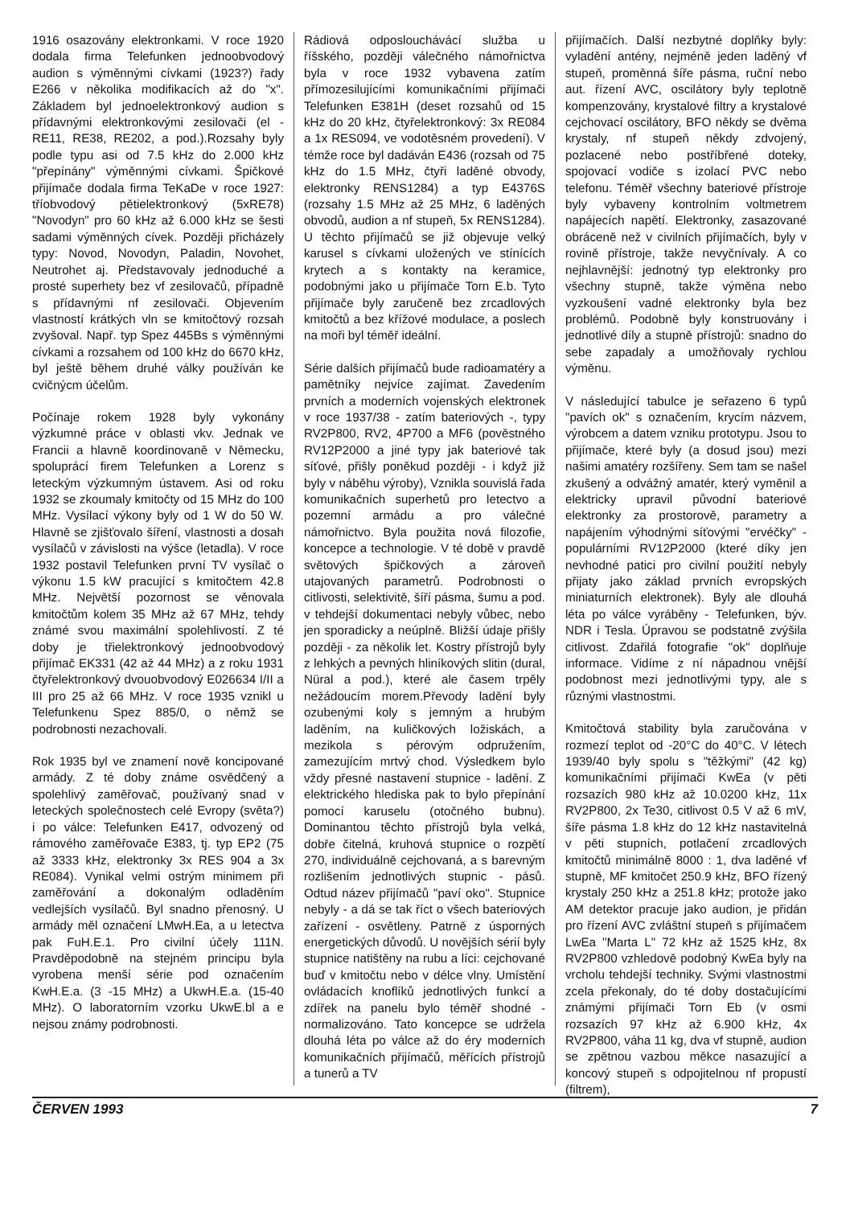1916 osazovány elektronkami. V roce 1920 dodala firma Telefunken jednoobvodový audion s výměnnými cívkami (1923?) řady E266 v několika modifikacích až do "x". Základem byl jednoelektronkový audion s přídavnými elektronkovými zesilovači (el - RE11, RE38, RE202, a pod.).Rozsahy byly podle typu asi od 7.5 kHz do 2.000 kHz "přepínány" výměnnými cívkami. Špičkové přijímače dodala firma TeKaDe v roce 1927: tříobvodový pětielektronkový (5xRE78) "Novodyn" pro 60 kHz až 6.000 kHz se šesti sadami výměnných cívek. Později přicházely typy: Novod, Novodyn, Paladin, Novohet, Neutrohet aj. Představovaly jednoduché a prosté superhety bez vf zesilovačů, případně s přídavnými nf zesilovači. Objevením vlastností krátkých vln se kmitočtový rozsah zvyšoval. Např. typ Spez 445Bs s výměnnými cívkami a rozsahem od 100 kHz do 6670 kHz, byl ještě během druhé války používán ke cvičnýcm účelům.
Počínaje rokem 1928 byly vykonány výzkumné práce v oblasti vkv. Jednak ve Francii a hlavně koordinovaně v Německu, spoluprácí firem Telefunken a Lorenz s leteckým výzkumným ústavem. Asi od roku 1932 se zkoumaly kmitočty od 15 MHz do 100 MHz. Vysílací výkony byly od 1 W do 50 W. Hlavně se zjišťovalo šíření, vlastnosti a dosah vysílačů v závislosti na výšce (letadla). V roce 1932 postavil Telefunken první TV vysílač o výkonu 1.5 kW pracující s kmitočtem 42.8 MHz. Největší pozornost se věnovala kmitočtům kolem 35 MHz až 67 MHz, tehdy známé svou maximální spolehlivostí. Z té doby je třielektronkový jednoobvodový přijímač EK331 (42 až 44 MHz) a z roku 1931 čtyřelektronkový dvouobvodový E026634 I/II a III pro 25 až 66 MHz. V roce 1935 vznikl u Telefunkenu Spez 885/0, o němž se podrobnosti nezachovali.
Rok 1935 byl ve znamení nově koncipované armády. Z té doby známe osvědčený a spolehlivý zaměřovač, používaný snad v leteckých společnostech celé Evropy (světa?) i po válce: Telefunken E417, odvozený od rámového zaměřovače E383, tj. typ EP2 (75 až 3333 kHz, elektronky 3x RES 904 a 3x RE084). Vynikal velmi ostrým minimem při zaměřování a dokonalým odladěním vedlejších vysílačů. Byl snadno přenosný. U armády měl označení LMwH.Ea, a u letectva pak FuH.E.1. Pro civilní účely 111N. Pravděpodobně na stejném principu byla vyrobena menší série pod označením KwH.E.a. (3 -15 MHz) a UkwH.E.a. (15-40 MHz). O laboratorním vzorku UkwE.bl a e nejsou známy podrobnosti.
Rádiová odposlouchávácí služba u říšského, později válečného námořnictva byla v roce 1932 vybavena zatím přímozesilujícími komunikačními přijímači Telefunken E381H (deset rozsahů od 15 kHz do 20 kHz, čtyřelektronkový: 3x RE084 a 1x RES094, ve vodotěsném provedení). V témže roce byl dadáván E436 (rozsah od 75 kHz do 1.5 MHz, čtyři laděné obvody, elektronky RENS1284) a typ E4376S (rozsahy 1.5 MHz až 25 MHz, 6 laděných obvodů, audion a nf stupeň, 5x RENS1284). U těchto přijímačů se již objevuje velký karusel s cívkami uložených ve stínících krytech a s kontakty na keramice, podobnými jako u přijímače Torn E.b. Tyto přijímače byly zaručeně bez zrcadlových kmitočtů a bez křížové modulace, a poslech na moři byl téměř ideální.
Série dalších přijímačů bude radioamatéry a pamětníky nejvíce zajímat. Zavedením prvních a moderních vojenských elektronek v roce 1937/38 - zatím bateriových -, typy RV2P800, RV2, 4P700 a MF6 (pověstného RV12P2000 a jiné typy jak bateriové tak síťové, přišly poněkud později - i když již byly v náběhu výroby), Vznikla souvislá řada komunikačních superhetů pro letectvo a pozemní armádu a pro válečné námořnictvo. Byla použita nová filozofie, koncepce a technologie. V té době v pravdě světových špičkových a zároveň utajovaných parametrů. Podrobnosti o citlivosti, selektivitě, šíří pásma, šumu a pod. v tehdejší dokumentaci nebyly vůbec, nebo jen sporadicky a neúplně. Bližší údaje přišly později - za několik let. Kostry přístrojů byly z lehkých a pevných hliníkových slitin (dural, Nüral a pod.), které ale časem trpěly nežádoucím morem.Převody ladění byly ozubenými koly s jemným a hrubým laděním, na kuličkových ložiskách, a mezikola s pérovým odpružením, zamezujícím mrtvý chod. Výsledkem bylo vždy přesné nastavení stupnice - ladění. Z elektrického hlediska pak to bylo přepínání pomocí karuselu (otočného bubnu). Dominantou těchto přístrojů byla velká, dobře čitelná, kruhová stupnice o rozpětí 270, individuálně cejchovaná, a s barevným rozlišením jednotlivých stupnic - pásů. Odtud název přijímačů "paví oko". Stupnice nebyly - a dá se tak říct o všech bateriových zařízení - osvětleny. Patrně z úsporných energetických důvodů. U novějších sérií byly stupnice natištěny na rubu a líci: cejchované buď v kmitočtu nebo v délce vlny. Umístění ovládacích knoflíků jednotlivých funkcí a zdířek na panelu bylo téměř shodné - normalizováno. Tato koncepce se udržela dlouhá léta po válce až do éry moderních komunikačních přijímačů, měřících přístrojů a tunerů a TV
přijímačích. Další nezbytné doplňky byly: vyladění antény, nejméně jeden laděný vf stupeň, proměnná šíře pásma, ruční nebo aut. řízení AVC, oscilátory byly teplotně kompenzovány, krystalové filtry a krystalové cejchovací oscilátory, BFO někdy se dvěma krystaly, nf stupeň někdy zdvojený, pozlacené nebo postříbřené doteky, spojovací vodiče s izolací PVC nebo telefonu. Téměř všechny bateriové přístroje byly vybaveny kontrolním voltmetrem napájecích napětí. Elektronky, zasazované obráceně než v civilních přijímačích, byly v rovině přístroje, takže nevyčnívaly. A co nejhlavnější: jednotný typ elektronky pro všechny stupně, takže výměna nebo vyzkoušení vadné elektronky byla bez problémů. Podobně byly konstruovány i jednotlivé díly a stupně přístrojů: snadno do sebe zapadaly a umožňovaly rychlou výměnu.
V následující tabulce je seřazeno 6 typů "pavích ok" s označením, krycím názvem, výrobcem a datem vzniku prototypu. Jsou to přijímače, které byly (a dosud jsou) mezi našimi amatéry rozšířeny. Sem tam se našel zkušený a odvážný amatér, který vyměnil a elektricky upravil původní bateriové elektronky za prostorově, parametry a napájením výhodnými síťovými "ervéčky" - populárními RV12P2000 (které díky jen nevhodné patici pro civilní použití nebyly přijaty jako základ prvních evropských miniaturních elektronek). Byly ale dlouhá léta po válce vyráběny - Telefunken, býv. NDR i Tesla. Úpravou se podstatně zvýšila citlivost. Zdařilá fotografie "ok" doplňuje informace. Vidíme z ní nápadnou vnější podobnost mezi jednotlivými typy, ale s různými vlastnostmi.
Kmitočtová stability byla zaručována v rozmezí teplot od -20°C do 40°C. V létech 1939/40 byly spolu s "těžkými" (42 kg) komunikačními přijímači KwEa (v pěti rozsazích 980 kHz až 10.0200 kHz, 11x RV2P800, 2x Te30, citlivost 0.5 V až 6 mV, šíře pásma 1.8 kHz do 12 kHz nastavitelná v pěti stupních, potlačení zrcadlových kmitočtů minimálně 8000 : 1, dva laděné vf stupně, MF kmitočet 250.9 kHz, BFO řízený krystaly 250 kHz a 251.8 kHz; protože jako AM detektor pracuje jako audion, je přidán pro řízení AVC zvláštní stupeň s přijímačem LwEa "Marta L" 72 kHz až 1525 kHz, 8x RV2P800 vzhledově podobný KwEa byly na vrcholu tehdejší techniky. Svými vlastnostmi zcela překonaly, do té doby dostačujícími známými přijímači Torn Eb (v osmi rozsazích 97 kHz až 6.900 kHz, 4x RV2P800, váha 11 kg, dva vf stupně, audion se zpětnou vazbou měkce nasazující a koncový stupeň s odpojitelnou nf propustí (filtrem),
ČERVEN 1993 7